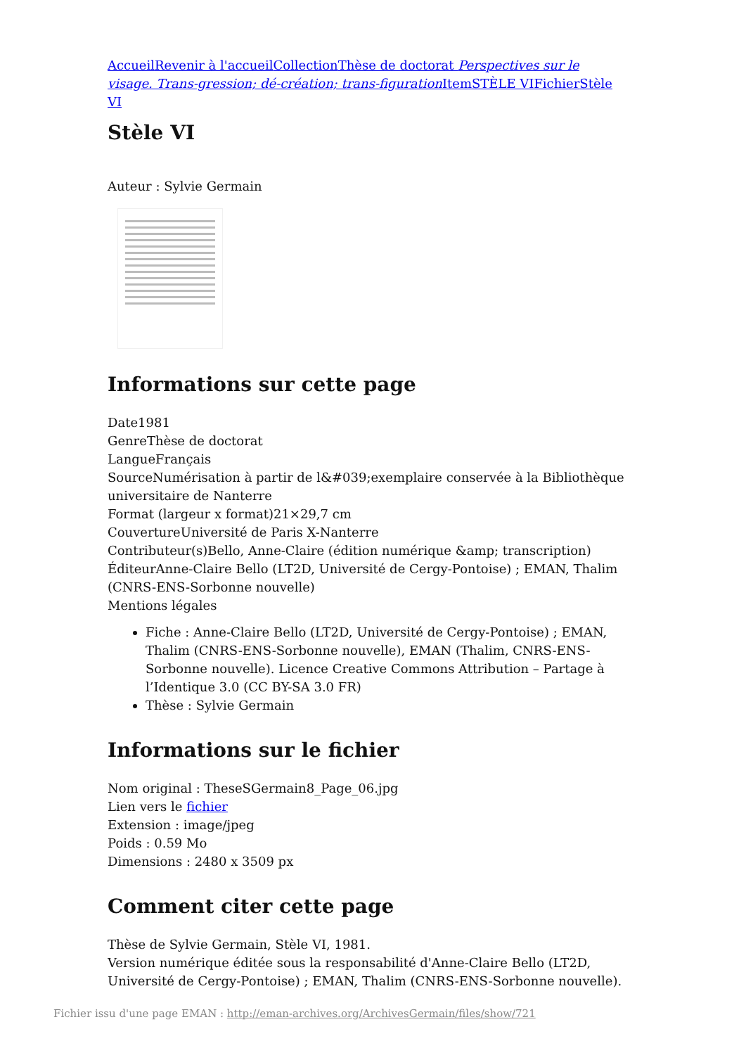Accueil Revenir à l'accueil Collection Thèse de doctorat Perspectives sur le visage. Trans-gression; dé-création; trans-figuration Item STÈLE VI Fichier Stèle VI
Stèle VI
Auteur : Sylvie Germain
Informations sur cette page
Date1981
GenreThèse de doctorat
LangueFrançais
SourceNumérisation à partir de l&#039;exemplaire conservée à la Bibliothèque universitaire de Nanterre
Format (largeur x format)21×29,7 cm
CouvertureUniversité de Paris X-Nanterre
Contributeur(s)Bello, Anne-Claire (édition numérique &amp; transcription)
ÉditeurAnne-Claire Bello (LT2D, Université de Cergy-Pontoise) ; EMAN, Thalim (CNRS-ENS-Sorbonne nouvelle)
Mentions légales
Fiche : Anne-Claire Bello (LT2D, Université de Cergy-Pontoise) ; EMAN, Thalim (CNRS-ENS-Sorbonne nouvelle), EMAN (Thalim, CNRS-ENS-Sorbonne nouvelle). Licence Creative Commons Attribution – Partage à l’Identique 3.0 (CC BY-SA 3.0 FR)
Thèse : Sylvie Germain
Informations sur le fichier
Nom original : TheseSGermain8_Page_06.jpg
Lien vers le fichier
Extension : image/jpeg
Poids : 0.59 Mo
Dimensions : 2480 x 3509 px
Comment citer cette page
Thèse de Sylvie Germain, Stèle VI, 1981.
Version numérique éditée sous la responsabilité d'Anne-Claire Bello (LT2D, Université de Cergy-Pontoise) ; EMAN, Thalim (CNRS-ENS-Sorbonne nouvelle).
Fichier issu d'une page EMAN : http://eman-archives.org/ArchivesGermain/files/show/721